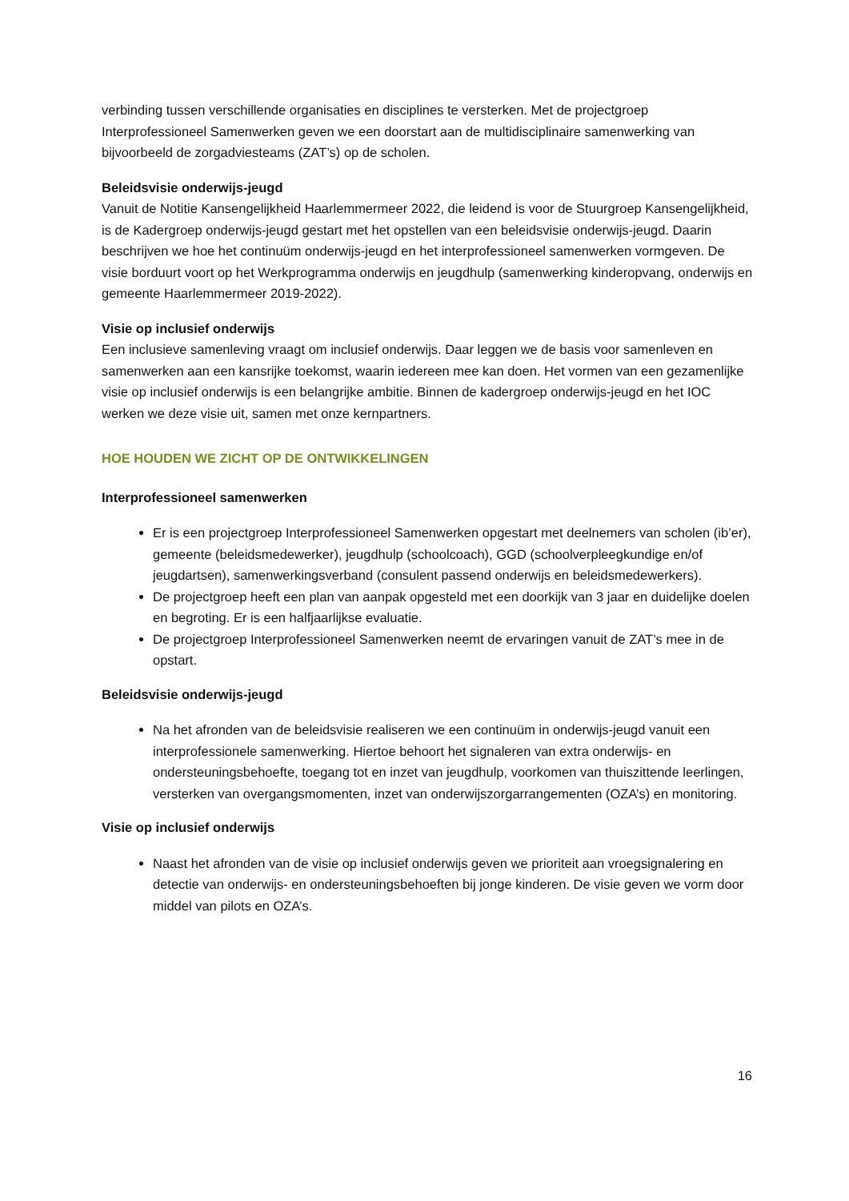verbinding tussen verschillende organisaties en disciplines te versterken. Met de projectgroep Interprofessioneel Samenwerken geven we een doorstart aan de multidisciplinaire samenwerking van bijvoorbeeld de zorgadviesteams (ZAT’s) op de scholen.
Beleidsvisie onderwijs-jeugd
Vanuit de Notitie Kansengelijkheid Haarlemmermeer 2022, die leidend is voor de Stuurgroep Kansengelijkheid, is de Kadergroep onderwijs-jeugd gestart met het opstellen van een beleidsvisie onderwijs-jeugd. Daarin beschrijven we hoe het continuüm onderwijs-jeugd en het interprofessioneel samenwerken vormgeven. De visie borduurt voort op het Werkprogramma onderwijs en jeugdhulp (samenwerking kinderopvang, onderwijs en gemeente Haarlemmermeer 2019-2022).
Visie op inclusief onderwijs
Een inclusieve samenleving vraagt om inclusief onderwijs. Daar leggen we de basis voor samenleven en samenwerken aan een kansrijke toekomst, waarin iedereen mee kan doen. Het vormen van een gezamenlijke visie op inclusief onderwijs is een belangrijke ambitie. Binnen de kadergroep onderwijs-jeugd en het IOC werken we deze visie uit, samen met onze kernpartners.
HOE HOUDEN WE ZICHT OP DE ONTWIKKELINGEN
Interprofessioneel samenwerken
Er is een projectgroep Interprofessioneel Samenwerken opgestart met deelnemers van scholen (ib’er), gemeente (beleidsmedewerker), jeugdhulp (schoolcoach), GGD (schoolverpleegkundige en/of jeugdartsen), samenwerkingsverband (consulent passend onderwijs en beleidsmedewerkers).
De projectgroep heeft een plan van aanpak opgesteld met een doorkijk van 3 jaar en duidelijke doelen en begroting. Er is een halfjaarlijkse evaluatie.
De projectgroep Interprofessioneel Samenwerken neemt de ervaringen vanuit de ZAT’s mee in de opstart.
Beleidsvisie onderwijs-jeugd
Na het afronden van de beleidsvisie realiseren we een continuüm in onderwijs-jeugd vanuit een interprofessionele samenwerking. Hiertoe behoort het signaleren van extra onderwijs- en ondersteuningsbehoefte, toegang tot en inzet van jeugdhulp, voorkomen van thuiszittende leerlingen, versterken van overgangsmomenten, inzet van onderwijszorgarrangementen (OZA’s) en monitoring.
Visie op inclusief onderwijs
Naast het afronden van de visie op inclusief onderwijs geven we prioriteit aan vroegsignalering en detectie van onderwijs- en ondersteuningsbehoeften bij jonge kinderen. De visie geven we vorm door middel van pilots en OZA’s.
16